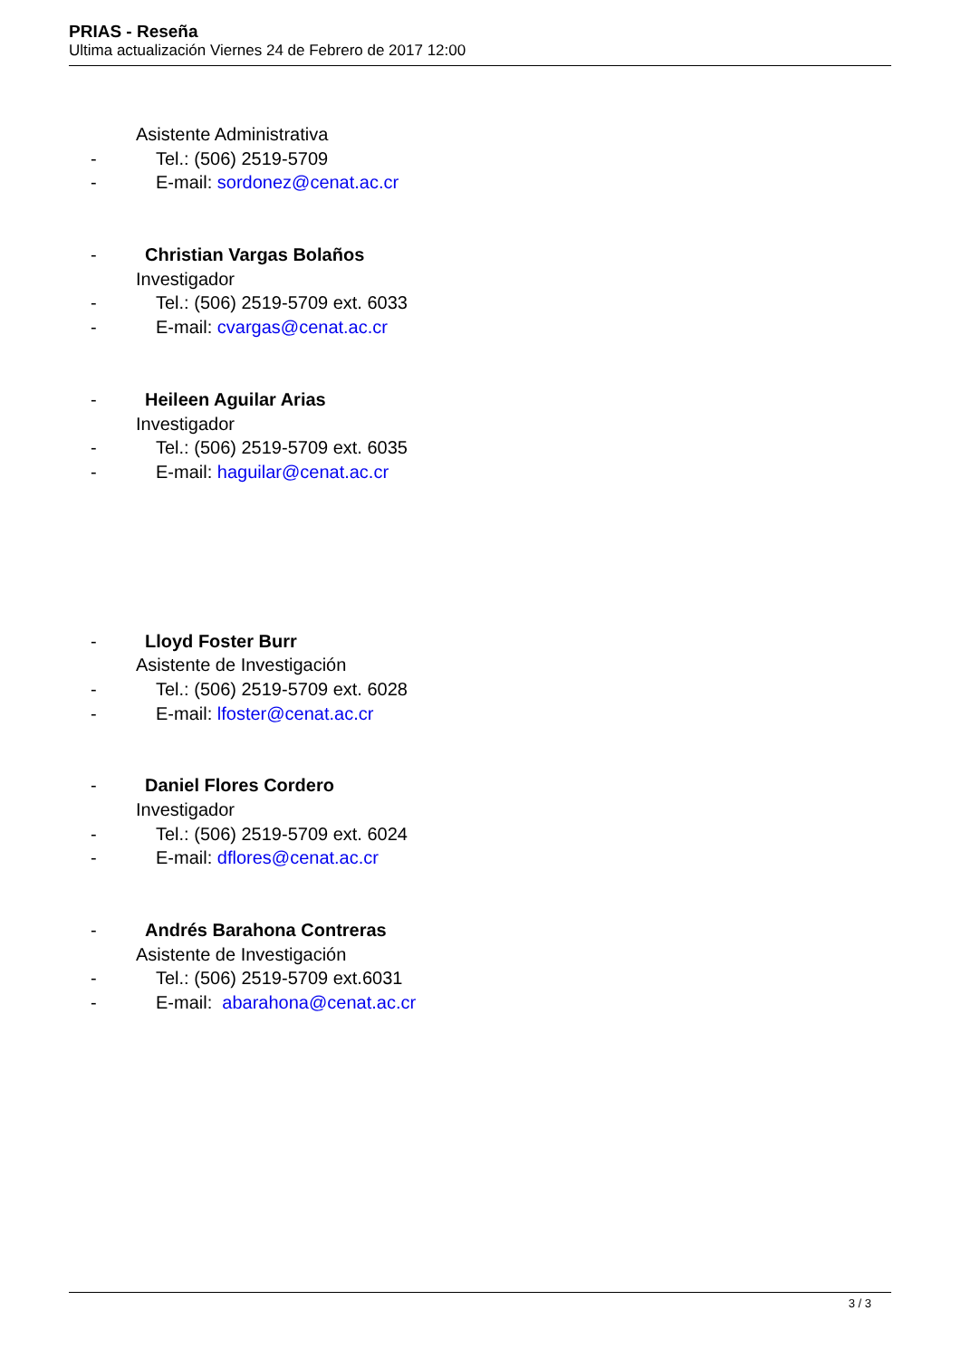PRIAS - Reseña
Ultima actualización Viernes 24 de Febrero de 2017 12:00
Asistente Administrativa
- Tel.: (506) 2519-5709
- E-mail: sordonez@cenat.ac.cr
- Christian Vargas Bolaños
Investigador
- Tel.: (506) 2519-5709 ext. 6033
- E-mail: cvargas@cenat.ac.cr
- Heileen Aguilar Arias
Investigador
- Tel.: (506) 2519-5709 ext. 6035
- E-mail: haguilar@cenat.ac.cr
- Lloyd Foster Burr
Asistente de Investigación
- Tel.: (506) 2519-5709 ext. 6028
- E-mail: lfoster@cenat.ac.cr
- Daniel Flores Cordero
Investigador
- Tel.: (506) 2519-5709 ext. 6024
- E-mail: dflores@cenat.ac.cr
- Andrés Barahona Contreras
Asistente de Investigación
- Tel.: (506) 2519-5709 ext.6031
- E-mail: abarahona@cenat.ac.cr
3 / 3